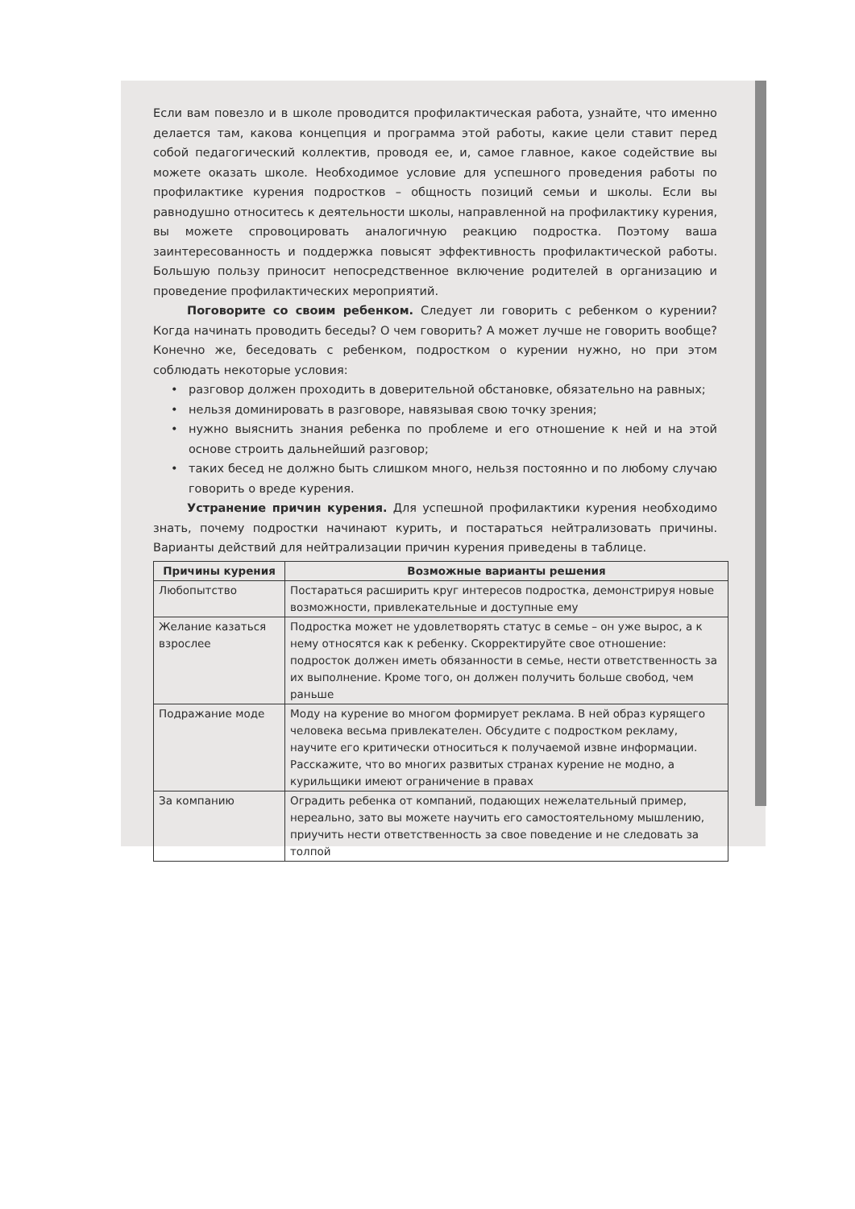Если вам повезло и в школе проводится профилактическая работа, узнайте, что именно делается там, какова концепция и программа этой работы, какие цели ставит перед собой педагогический коллектив, проводя ее, и, самое главное, какое содействие вы можете оказать школе. Необходимое условие для успешного проведения работы по профилактике курения подростков – общность позиций семьи и школы. Если вы равнодушно относитесь к деятельности школы, направленной на профилактику курения, вы можете спровоцировать аналогичную реакцию подростка. Поэтому ваша заинтересованность и поддержка повысят эффективность профилактической работы. Большую пользу приносит непосредственное включение родителей в организацию и проведение профилактических мероприятий.
Поговорите со своим ребенком. Следует ли говорить с ребенком о курении? Когда начинать проводить беседы? О чем говорить? А может лучше не говорить вообще? Конечно же, беседовать с ребенком, подростком о курении нужно, но при этом соблюдать некоторые условия:
• разговор должен проходить в доверительной обстановке, обязательно на равных;
• нельзя доминировать в разговоре, навязывая свою точку зрения;
• нужно выяснить знания ребенка по проблеме и его отношение к ней и на этой основе строить дальнейший разговор;
• таких бесед не должно быть слишком много, нельзя постоянно и по любому случаю говорить о вреде курения.
Устранение причин курения. Для успешной профилактики курения необходимо знать, почему подростки начинают курить, и постараться нейтрализовать причины. Варианты действий для нейтрализации причин курения приведены в таблице.
| Причины курения | Возможные варианты решения |
| --- | --- |
| Любопытство | Постараться расширить круг интересов подростка, демонстрируя новые возможности, привлекательные и доступные ему |
| Желание казаться взрослее | Подростка может не удовлетворять статус в семье – он уже вырос, а к нему относятся как к ребенку. Скорректируйте свое отношение: подросток должен иметь обязанности в семье, нести ответственность за их выполнение. Кроме того, он должен получить больше свобод, чем раньше |
| Подражание моде | Моду на курение во многом формирует реклама. В ней образ курящего человека весьма привлекателен. Обсудите с подростком рекламу, научите его критически относиться к получаемой извне информации. Расскажите, что во многих развитых странах курение не модно, а курильщики имеют ограничение в правах |
| За компанию | Оградить ребенка от компаний, подающих нежелательный пример, нереально, зато вы можете научить его самостоятельному мышлению, приучить нести ответственность за свое поведение и не следовать за толпой |